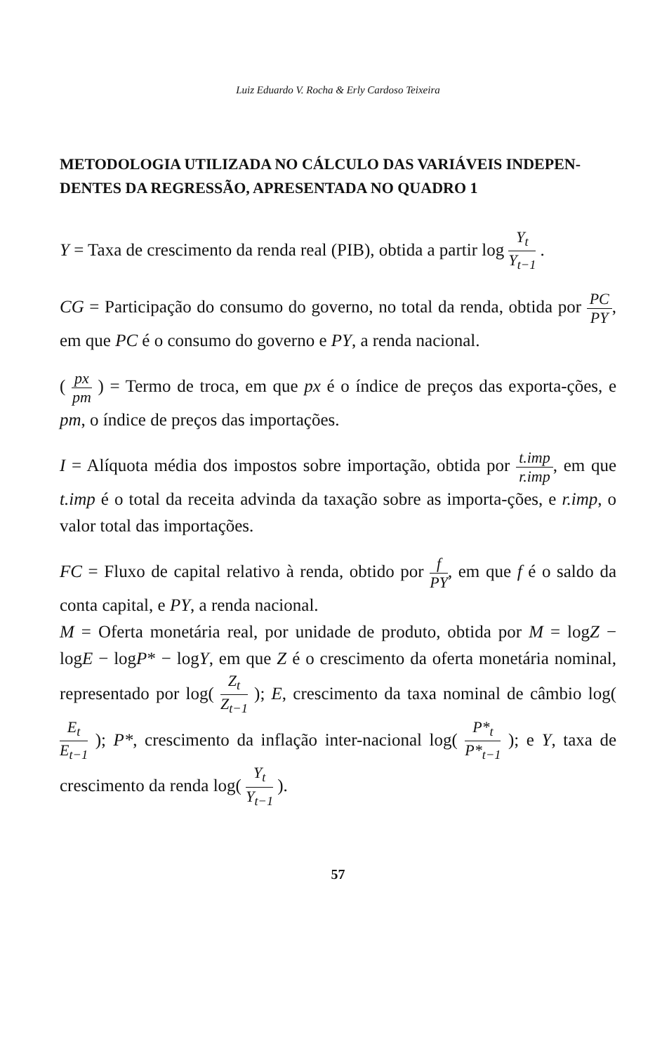Luiz Eduardo V. Rocha & Erly Cardoso Teixeira
METODOLOGIA UTILIZADA NO CÁLCULO DAS VARIÁVEIS INDEPEN-DENTES DA REGRESSÃO, APRESENTADA NO QUADRO 1
Y = Taxa de crescimento da renda real (PIB), obtida a partir log Y<sub>t</sub> Y<sub>t−1</sub> .
CG = Participação do consumo do governo, no total da renda, obtida por PC PY, em que PC é o consumo do governo e PY, a renda nacional.
( px pm ) = Termo de troca, em que px é o índice de preços das exporta-ções, e pm, o índice de preços das importações.
I = Alíquota média dos impostos sobre importação, obtida por t.imp r.imp, em que t.imp é o total da receita advinda da taxação sobre as importa-ções, e r.imp, o valor total das importações.
FC = Fluxo de capital relativo à renda, obtido por f PY, em que f é o saldo da conta capital, e PY, a renda nacional.
M = Oferta monetária real, por unidade de produto, obtida por M = logZ − logE − logP* − logY, em que Z é o crescimento da oferta monetária nominal, representado por log( Z<sub>t</sub> Z<sub>t−1</sub> ); E, crescimento da taxa nominal de câmbio log( E<sub>t</sub> E<sub>t−1</sub> ); P*, crescimento da inflação inter-nacional log( P*<sub>t</sub> P*<sub>t−1</sub> ); e Y, taxa de crescimento da renda log( Y<sub>t</sub> Y<sub>t−1</sub> ).
57